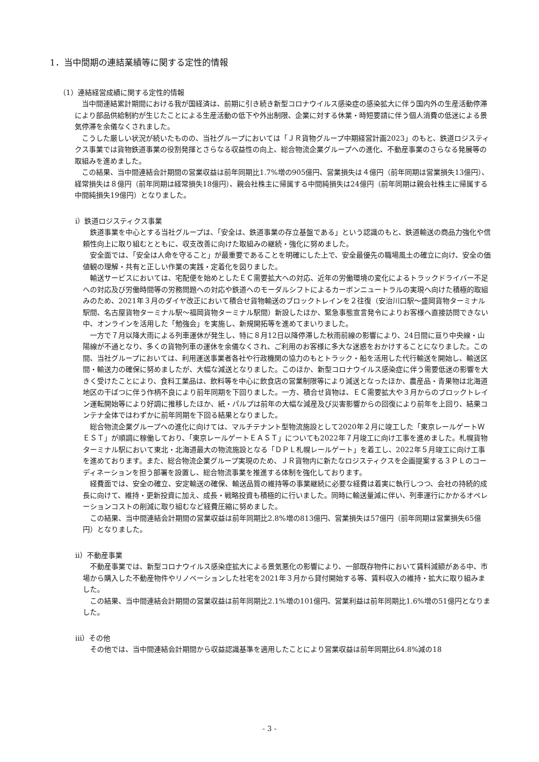1．当中間期の連結業績等に関する定性的情報
（1）連結経営成績に関する定性的情報
当中間連結累計期間における我が国経済は、前期に引き続き新型コロナウイルス感染症の感染拡大に伴う国内外の生産活動停滞により部品供給制約が生じたことによる生産活動の低下や外出制限、企業に対する休業・時短要請に伴う個人消費の低迷による景気停滞を余儀なくされました。
こうした厳しい状況が続いたものの、当社グループにおいては「ＪＲ貨物グループ中期経営計画2023」のもと、鉄道ロジスティクス事業では貨物鉄道事業の役割発揮とさらなる収益性の向上、総合物流企業グループへの進化、不動産事業のさらなる発展等の取組みを進めました。
この結果、当中間連結会計期間の営業収益は前年同期比1.7%増の905億円、営業損失は４億円（前年同期は営業損失13億円）、経常損失は８億円（前年同期は経常損失18億円）、親会社株主に帰属する中間純損失は24億円（前年同期は親会社株主に帰属する中間純損失19億円）となりました。
ⅰ）鉄道ロジスティクス事業
鉄道事業を中心とする当社グループは、「安全は、鉄道事業の存立基盤である」という認識のもと、鉄道輸送の商品力強化や信頼性向上に取り組むとともに、収支改善に向けた取組みの継続・強化に努めました。
安全面では、「安全は人命を守ること」が最重要であることを明確にした上で、安全最優先の職場風土の確立に向け、安全の価値観の理解・共有と正しい作業の実践・定着化を図りました。
輸送サービスにおいては、宅配便を始めとしたＥＣ需要拡大への対応、近年の労働環境の変化によるトラックドライバー不足への対応及び労働時間等の労務問題への対応や鉄道へのモーダルシフトによるカーボンニュートラルの実現へ向けた積極的取組みのため、2021年３月のダイヤ改正において積合せ貨物輸送のブロックトレインを２往復（安治川口駅～盛岡貨物ターミナル駅間、名古屋貨物ターミナル駅～福岡貨物ターミナル駅間）新設したほか、緊急事態宣言発令によりお客様へ直接訪問できない中、オンラインを活用した「勉強会」を実施し、新規開拓等を進めてまいりました。
一方で７月以降大雨による列車運休が発生し、特に８月12日以降停滞した秋雨前線の影響により、24日間に亘り中央線・山陽線が不通となり、多くの貨物列車の運休を余儀なくされ、ご利用のお客様に多大な迷惑をおかけすることになりました。この間、当社グループにおいては、利用運送事業者各社や行政機関の協力のもとトラック・船を活用した代行輸送を開始し、輸送区間・輸送力の確保に努めましたが、大幅な減送となりました。このほか、新型コロナウイルス感染症に伴う需要低迷の影響を大きく受けたことにより、食料工業品は、飲料等を中心に飲食店の営業制限等により減送となったほか、農産品・青果物は北海道地区の干ばつに伴う作柄不良により前年同期を下回りました。一方、積合せ貨物は、ＥＣ需要拡大や３月からのブロックトレイン運転開始等により好調に推移したほか、紙・パルプは前年の大幅な減産及び災害影響からの回復により前年を上回り、結果コンテナ全体ではわずかに前年同期を下回る結果となりました。
総合物流企業グループへの進化に向けては、マルチテナント型物流施設として2020年２月に竣工した「東京レールゲートＷＥＳＴ」が順調に稼働しており、「東京レールゲートＥＡＳＴ」についても2022年７月竣工に向け工事を進めました。札幌貨物ターミナル駅において東北・北海道最大の物流施設となる「ＤＰＬ札幌レールゲート」を着工し、2022年５月竣工に向け工事を進めております。また、総合物流企業グループ実現のため、ＪＲ貨物内に新たなロジスティクスを企画提案する３ＰＬのコーディネーションを担う部署を設置し、総合物流事業を推進する体制を強化しております。
経費面では、安全の確立、安定輸送の確保、輸送品質の維持等の事業継続に必要な経費は着実に執行しつつ、会社の持続的成長に向けて、維持・更新投資に加え、成長・戦略投資も積極的に行いました。同時に輸送量減に伴い、列車運行にかかるオペレーションコストの削減に取り組むなど経費圧縮に努めました。
この結果、当中間連結会計期間の営業収益は前年同期比2.8%増の813億円、営業損失は57億円（前年同期は営業損失65億円）となりました。
ⅱ）不動産事業
不動産事業では、新型コロナウイルス感染症拡大による景気悪化の影響により、一部既存物件において賃料減額がある中、市場から購入した不動産物件やリノベーションした社宅を2021年３月から貸付開始する等、賃料収入の維持・拡大に取り組みました。
この結果、当中間連結会計期間の営業収益は前年同期比2.1%増の101億円、営業利益は前年同期比1.6%増の51億円となりました。
ⅲ）その他
その他では、当中間連結会計期間から収益認識基準を適用したことにより営業収益は前年同期比64.8%減の18
- 3 -